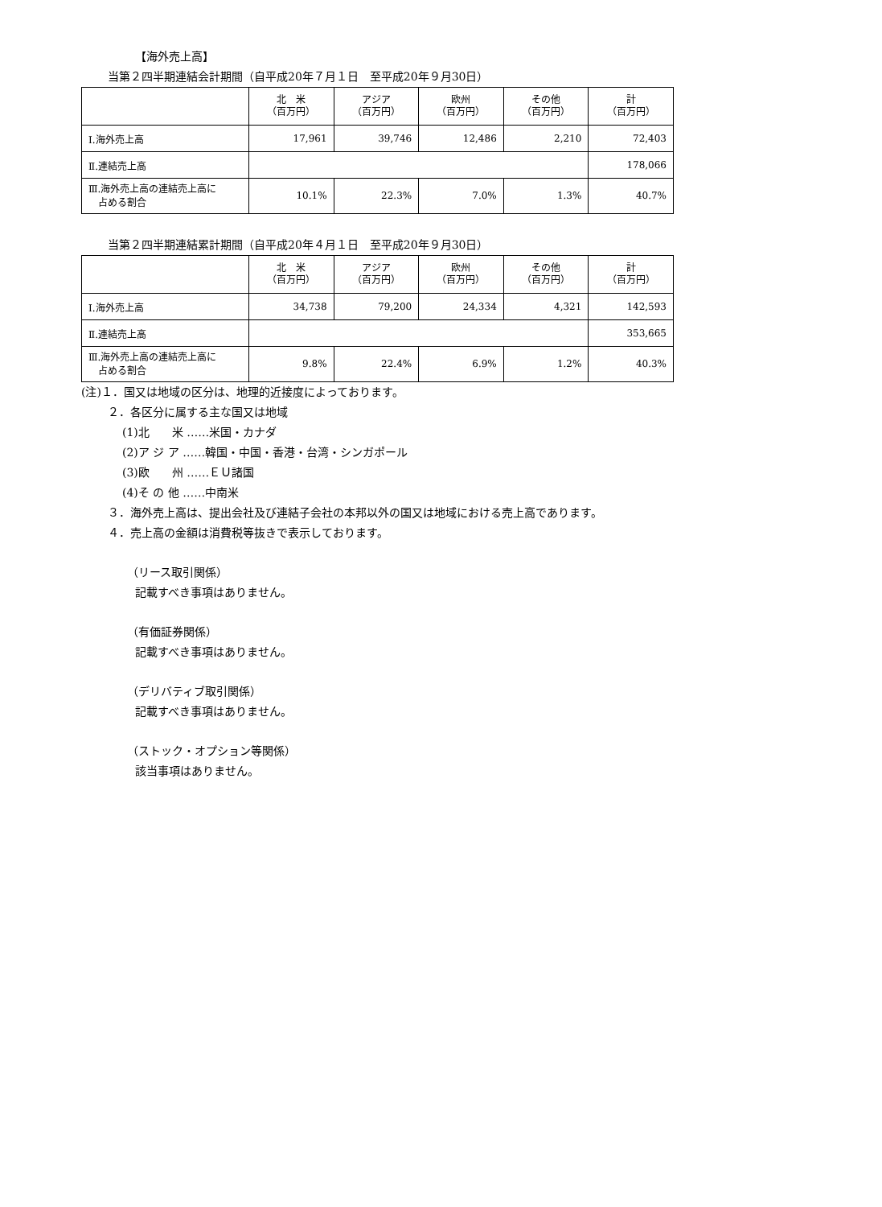【海外売上高】
当第２四半期連結会計期間（自平成20年７月１日　至平成20年９月30日）
| | 北 米 （百万円） | アジア （百万円） | 欧州 （百万円） | その他 （百万円） | 計 （百万円） |
| --- | --- | --- | --- | --- | --- |
| Ⅰ.海外売上高 | 17,961 | 39,746 | 12,486 | 2,210 | 72,403 |
| Ⅱ.連結売上高 | | | | | 178,066 |
| Ⅲ.海外売上高の連結売上高に 占める割合 | 10.1% | 22.3% | 7.0% | 1.3% | 40.7% |
当第２四半期連結累計期間（自平成20年４月１日　至平成20年９月30日）
| | 北 米 （百万円） | アジア （百万円） | 欧州 （百万円） | その他 （百万円） | 計 （百万円） |
| --- | --- | --- | --- | --- | --- |
| Ⅰ.海外売上高 | 34,738 | 79,200 | 24,334 | 4,321 | 142,593 |
| Ⅱ.連結売上高 | | | | | 353,665 |
| Ⅲ.海外売上高の連結売上高に 占める割合 | 9.8% | 22.4% | 6.9% | 1.2% | 40.3% |
(注)１．国又は地域の区分は、地理的近接度によっております。
２．各区分に属する主な国又は地域
(1)北　　米 ……米国・カナダ
(2)ア ジ ア ……韓国・中国・香港・台湾・シンガポール
(3)欧　　州 ……ＥＵ諸国
(4)そ の 他 ……中南米
３．海外売上高は、提出会社及び連結子会社の本邦以外の国又は地域における売上高であります。
４．売上高の金額は消費税等抜きで表示しております。
（リース取引関係）
記載すべき事項はありません。
（有価証券関係）
記載すべき事項はありません。
（デリバティブ取引関係）
記載すべき事項はありません。
（ストック・オプション等関係）
該当事項はありません。